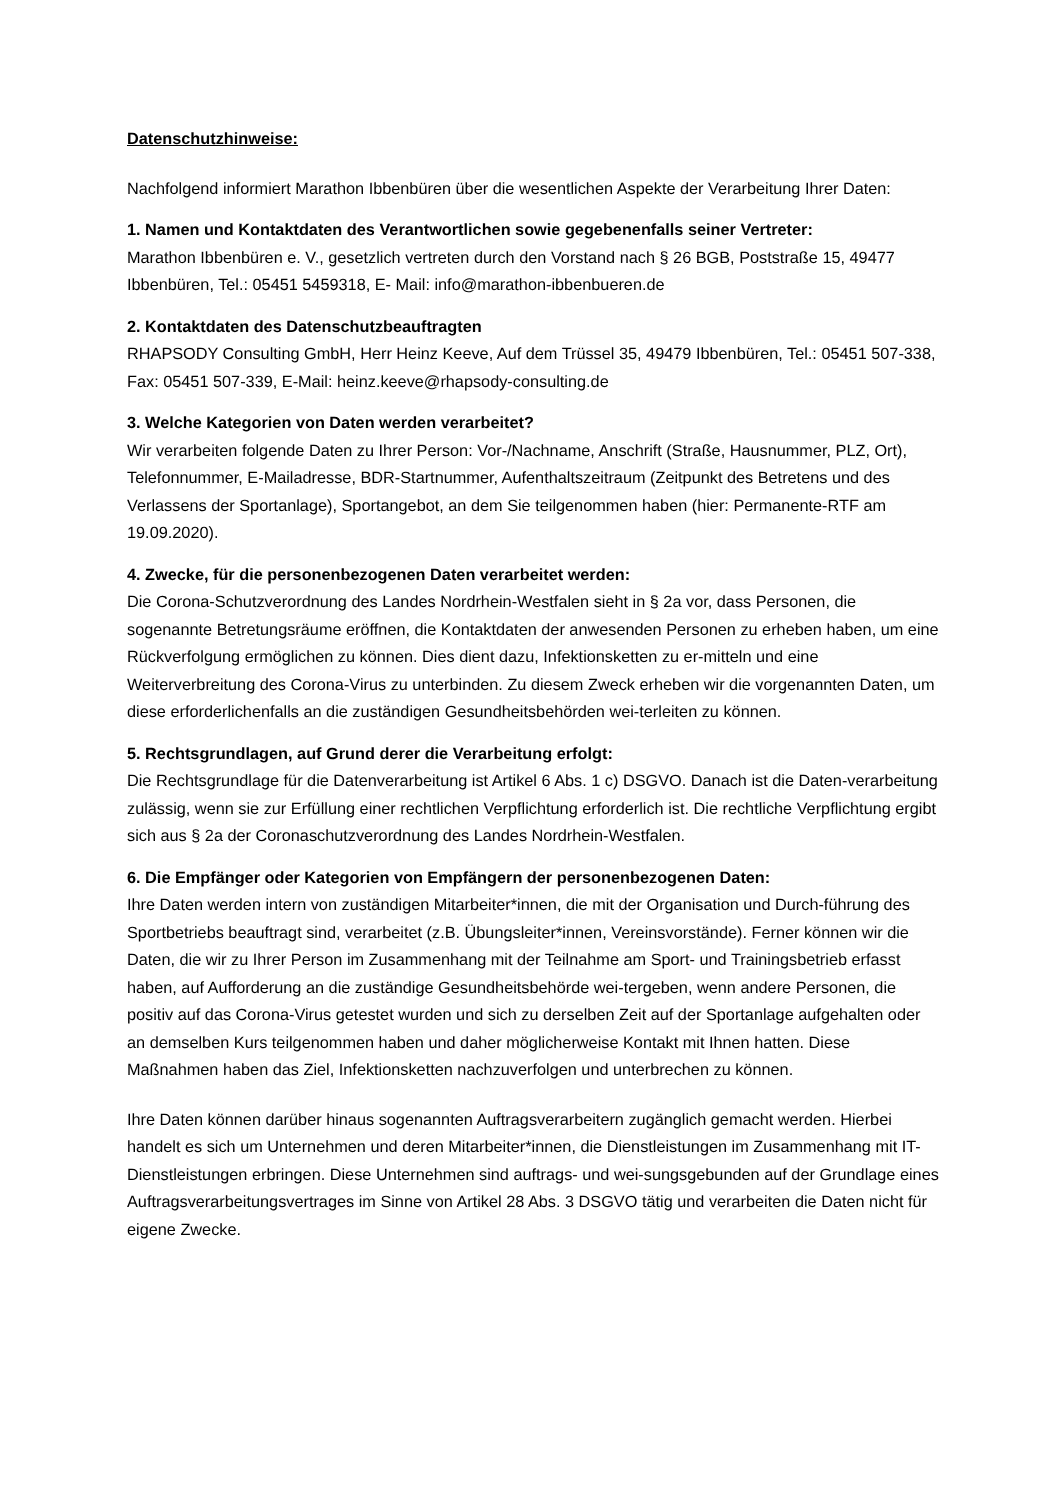Datenschutzhinweise:
Nachfolgend informiert Marathon Ibbenbüren über die wesentlichen Aspekte der Verarbeitung Ihrer Daten:
1. Namen und Kontaktdaten des Verantwortlichen sowie gegebenenfalls seiner Vertreter:
Marathon Ibbenbüren e. V., gesetzlich vertreten durch den Vorstand nach § 26 BGB, Poststraße 15, 49477 Ibbenbüren, Tel.: 05451 5459318, E- Mail: info@marathon-ibbenbueren.de
2. Kontaktdaten des Datenschutzbeauftragten
RHAPSODY Consulting GmbH, Herr Heinz Keeve, Auf dem Trüssel 35, 49479 Ibbenbüren, Tel.: 05451 507-338, Fax: 05451 507-339, E-Mail: heinz.keeve@rhapsody-consulting.de
3. Welche Kategorien von Daten werden verarbeitet?
Wir verarbeiten folgende Daten zu Ihrer Person: Vor-/Nachname, Anschrift (Straße, Hausnummer, PLZ, Ort), Telefonnummer, E-Mailadresse, BDR-Startnummer, Aufenthaltszeitraum (Zeitpunkt des Betretens und des Verlassens der Sportanlage), Sportangebot, an dem Sie teilgenommen haben (hier: Permanente-RTF am 19.09.2020).
4. Zwecke, für die personenbezogenen Daten verarbeitet werden:
Die Corona-Schutzverordnung des Landes Nordrhein-Westfalen sieht in § 2a vor, dass Personen, die sogenannte Betretungsräume eröffnen, die Kontaktdaten der anwesenden Personen zu erheben haben, um eine Rückverfolgung ermöglichen zu können. Dies dient dazu, Infektionsketten zu er-mitteln und eine Weiterverbreitung des Corona-Virus zu unterbinden. Zu diesem Zweck erheben wir die vorgenannten Daten, um diese erforderlichenfalls an die zuständigen Gesundheitsbehörden wei-terleiten zu können.
5. Rechtsgrundlagen, auf Grund derer die Verarbeitung erfolgt:
Die Rechtsgrundlage für die Datenverarbeitung ist Artikel 6 Abs. 1 c) DSGVO. Danach ist die Daten-verarbeitung zulässig, wenn sie zur Erfüllung einer rechtlichen Verpflichtung erforderlich ist. Die rechtliche Verpflichtung ergibt sich aus § 2a der Coronaschutzverordnung des Landes Nordrhein-Westfalen.
6. Die Empfänger oder Kategorien von Empfängern der personenbezogenen Daten:
Ihre Daten werden intern von zuständigen Mitarbeiter*innen, die mit der Organisation und Durch-führung des Sportbetriebs beauftragt sind, verarbeitet (z.B. Übungsleiter*innen, Vereinsvorstände). Ferner können wir die Daten, die wir zu Ihrer Person im Zusammenhang mit der Teilnahme am Sport- und Trainingsbetrieb erfasst haben, auf Aufforderung an die zuständige Gesundheitsbehörde wei-tergeben, wenn andere Personen, die positiv auf das Corona-Virus getestet wurden und sich zu derselben Zeit auf der Sportanlage aufgehalten oder an demselben Kurs teilgenommen haben und daher möglicherweise Kontakt mit Ihnen hatten. Diese Maßnahmen haben das Ziel, Infektionsketten nachzuverfolgen und unterbrechen zu können.
Ihre Daten können darüber hinaus sogenannten Auftragsverarbeitern zugänglich gemacht werden. Hierbei handelt es sich um Unternehmen und deren Mitarbeiter*innen, die Dienstleistungen im Zusammenhang mit IT-Dienstleistungen erbringen. Diese Unternehmen sind auftrags- und wei-sungsgebunden auf der Grundlage eines Auftragsverarbeitungsvertrages im Sinne von Artikel 28 Abs. 3 DSGVO tätig und verarbeiten die Daten nicht für eigene Zwecke.